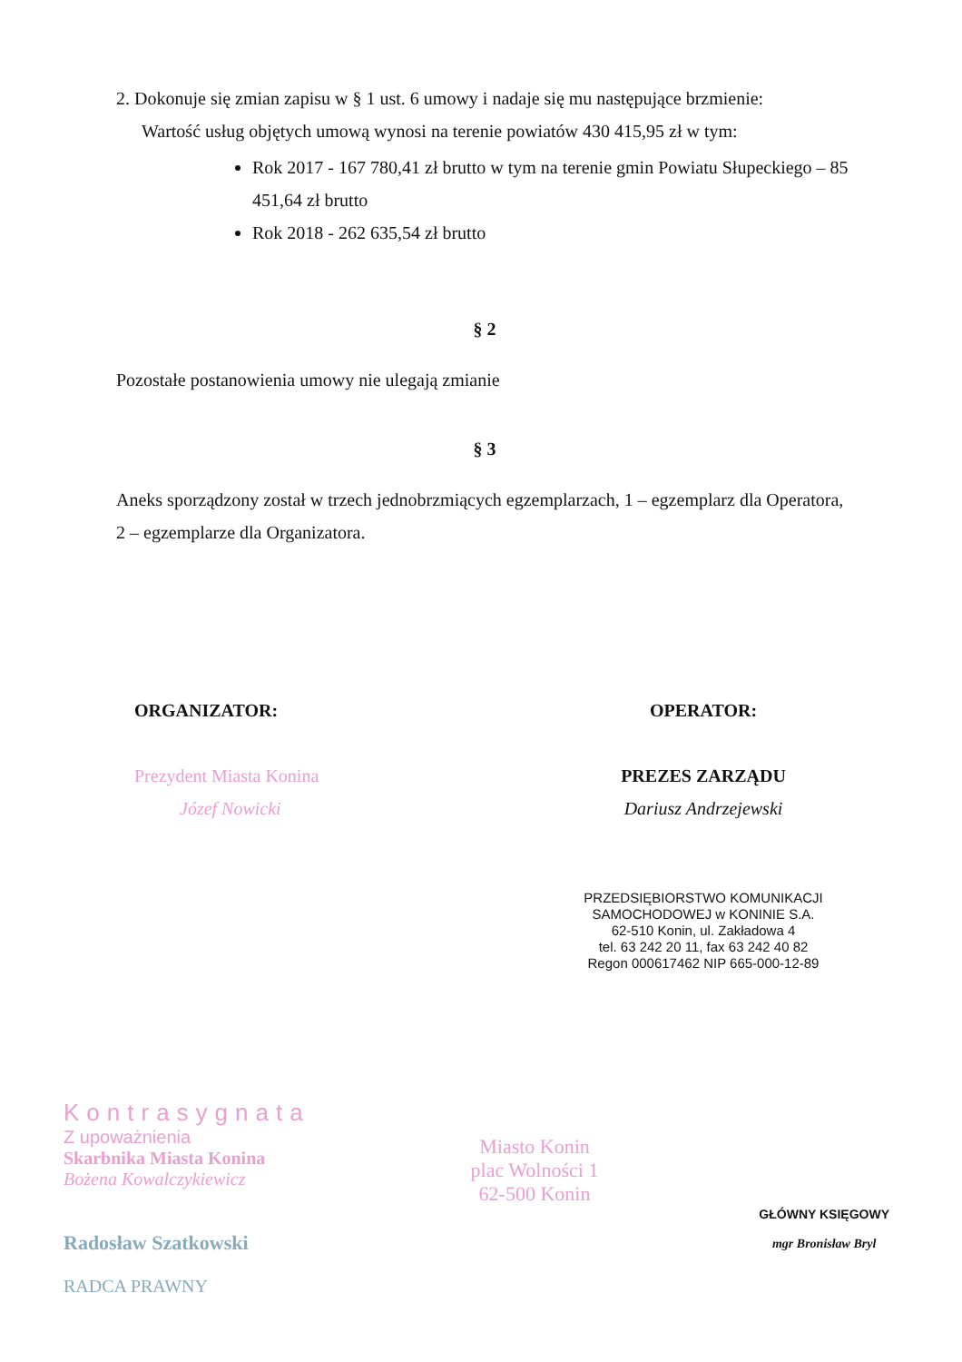2. Dokonuje się zmian zapisu w § 1 ust. 6 umowy i nadaje się mu następujące brzmienie:
Wartość usług objętych umową wynosi na terenie powiatów 430 415,95 zł w tym:
Rok 2017 - 167 780,41 zł brutto w tym na terenie gmin Powiatu Słupeckiego – 85 451,64 zł brutto
Rok 2018 - 262 635,54 zł brutto
§ 2
Pozostałe postanowienia umowy nie ulegają zmianie
§ 3
Aneks sporządzony został w trzech jednobrzmiących egzemplarzach, 1 – egzemplarz dla Operatora, 2 – egzemplarze dla Organizatora.
ORGANIZATOR:
Prezydent Miasta Konina
Józef Nowicki
OPERATOR:
PREZES ZARZĄDU
Dariusz Andrzejewski
PRZEDSIĘBIORSTWO KOMUNIKACJI SAMOCHODOWEJ w KONINIE S.A.
62-510 Konin, ul. Zakładowa 4
tel. 63 242 20 11, fax 63 242 40 82
Regon 000617462 NIP 665-000-12-89
Kontrasygnata
Z upoważnienia
Skarbnika Miasta Konina
Bożena Kowalczykiewicz
Radosław Szatkowski
RADCA PRAWNY
Miasto Konin
plac Wolności 1
62-500 Konin
GŁÓWNY KSIĘGOWY
mgr Bronisław Bryl